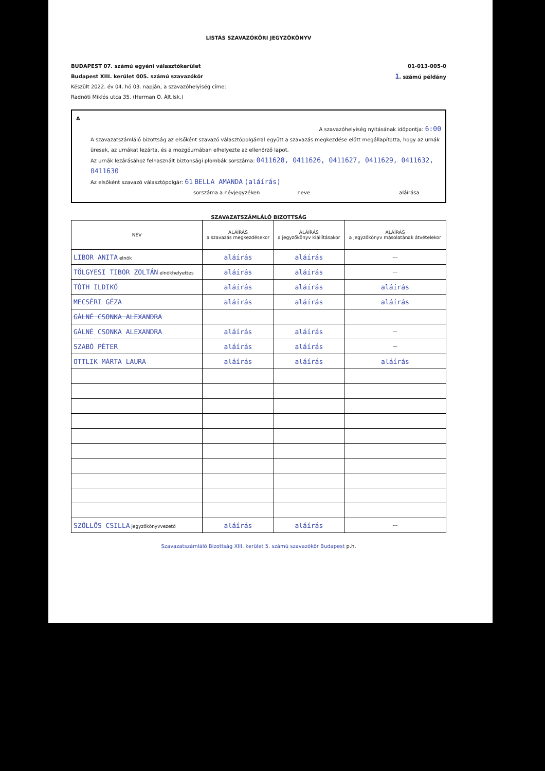LISTÁS SZAVAZÓKÖRI JEGYZŐKÖNYV
BUDAPEST 07. számú egyéni választókerület
Budapest XIII. kerület 005. számú szavazókör
Készült 2022. év 04. hó 03. napján, a szavazóhelyiség címe:
Radnóti Miklós utca 35. (Herman O. Ált.Isk.)
01-013-005-0
1. számú példány
A
A szavazóhelyiség nyitásának időpontja: 6:00
A szavazatszámláló bizottság az elsőként szavazó választópolgárral együtt a szavazás megkezdése előtt megállapította, hogy az urnák üresek, az urnákat lezárta, és a mozgóurnában elhelyezte az ellenőrző lapot.
Az urnák lezárásához felhasznált biztonsági plombák sorszáma: 0411628, 0411626, 0411627, 0411629, 0411632, 0411630
Az elsőként szavazó választópolgár: 61 BELLA AMANDA (aláírás)
sorszáma a névjegyzéken neve aláírása
SZAVAZATSZÁMLÁLÓ BIZOTTSÁG
| NÉV | ALÁÍRÁS a szavazás megkezdésekor | ALÁÍRÁS a jegyzőkönyv kiállításakor | ALÁÍRÁS a jegyzőkönyv másolatának átvételekor |
| --- | --- | --- | --- |
| LIBOR ANITA elnök | aláírás | aláírás | --- |
| TÖLGYESI TIBOR ZOLTÁN elnökhelyettes | aláírás | aláírás | --- |
| TÓTH ILDIKÓ | aláírás | aláírás | aláírás |
| MECSÉRI GÉZA | aláírás | aláírás | aláírás |
| GÁLNÉ CSONKA ALEXANDRA | | | |
| GÁLNÉ CSONKA ALEXANDRA | aláírás | aláírás | — |
| SZABÓ PÉTER | aláírás | aláírás | — |
| OTTLIK MÁRTA LAURA | aláírás | aláírás | aláírás |
| SZŐLLŐS CSILLA jegyzőkönyvvezető | aláírás | aláírás | --- |
Szavazatszámláló Bizottság XIII. kerület 5. számú szavazókör Budapest p.h.